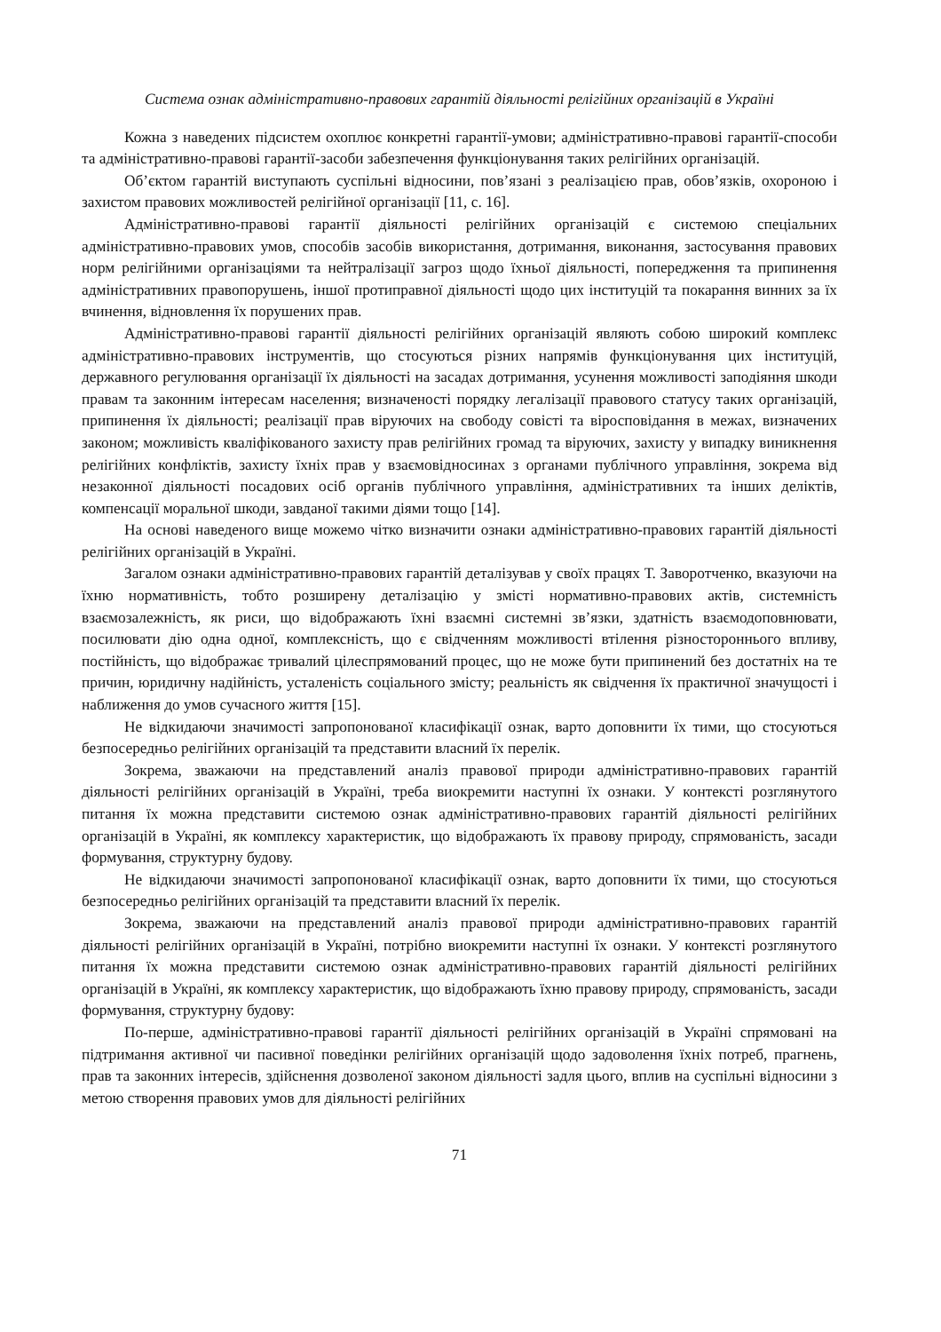Система ознак адміністративно-правових гарантій діяльності релігійних організацій в Україні
Кожна з наведених підсистем охоплює конкретні гарантії-умови; адміністративно-правові гарантії-способи та адміністративно-правові гарантії-засоби забезпечення функціонування таких релігійних організацій.
Об’єктом гарантій виступають суспільні відносини, пов’язані з реалізацією прав, обов’язків, охороною і захистом правових можливостей релігійної організації [11, с. 16].
Адміністративно-правові гарантії діяльності релігійних організацій є системою спеціальних адміністративно-правових умов, способів засобів використання, дотримання, виконання, застосування правових норм релігійними організаціями та нейтралізації загроз щодо їхньої діяльності, попередження та припинення адміністративних правопорушень, іншої протиправної діяльності щодо цих інституцій та покарання винних за їх вчинення, відновлення їх порушених прав.
Адміністративно-правові гарантії діяльності релігійних організацій являють собою широкий комплекс адміністративно-правових інструментів, що стосуються різних напрямів функціонування цих інституцій, державного регулювання організації їх діяльності на засадах дотримання, усунення можливості заподіяння шкоди правам та законним інтересам населення; визначеності порядку легалізації правового статусу таких організацій, припинення їх діяльності; реалізації прав віруючих на свободу совісті та віросповідання в межах, визначених законом; можливість кваліфікованого захисту прав релігійних громад та віруючих, захисту у випадку виникнення релігійних конфліктів, захисту їхніх прав у взаємовідносинах з органами публічного управління, зокрема від незаконної діяльності посадових осіб органів публічного управління, адміністративних та інших деліктів, компенсації моральної шкоди, завданої такими діями тощо [14].
На основі наведеного вище можемо чітко визначити ознаки адміністративно-правових гарантій діяльності релігійних організацій в Україні.
Загалом ознаки адміністративно-правових гарантій деталізував у своїх працях Т. Заворотченко, вказуючи на їхню нормативність, тобто розширену деталізацію у змісті нормативно-правових актів, системність взаємозалежність, як риси, що відображають їхні взаємні системні зв’язки, здатність взаємодоповнювати, посилювати дію одна одної, комплексність, що є свідченням можливості втілення різностороннього впливу, постійність, що відображає тривалий цілеспрямований процес, що не може бути припинений без достатніх на те причин, юридичну надійність, усталеність соціального змісту; реальність як свідчення їх практичної значущості і наближення до умов сучасного життя [15].
Не відкидаючи значимості запропонованої класифікації ознак, варто доповнити їх тими, що стосуються безпосередньо релігійних організацій та представити власний їх перелік.
Зокрема, зважаючи на представлений аналіз правової природи адміністративно-правових гарантій діяльності релігійних організацій в Україні, треба виокремити наступні їх ознаки. У контексті розглянутого питання їх можна представити системою ознак адміністративно-правових гарантій діяльності релігійних організацій в Україні, як комплексу характеристик, що відображають їх правову природу, спрямованість, засади формування, структурну будову.
Не відкидаючи значимості запропонованої класифікації ознак, варто доповнити їх тими, що стосуються безпосередньо релігійних організацій та представити власний їх перелік.
Зокрема, зважаючи на представлений аналіз правової природи адміністративно-правових гарантій діяльності релігійних організацій в Україні, потрібно виокремити наступні їх ознаки. У контексті розглянутого питання їх можна представити системою ознак адміністративно-правових гарантій діяльності релігійних організацій в Україні, як комплексу характеристик, що відображають їхню правову природу, спрямованість, засади формування, структурну будову:
По-перше, адміністративно-правові гарантії діяльності релігійних організацій в Україні спрямовані на підтримання активної чи пасивної поведінки релігійних організацій щодо задоволення їхніх потреб, прагнень, прав та законних інтересів, здійснення дозволеної законом діяльності задля цього, вплив на суспільні відносини з метою створення правових умов для діяльності релігійних
71